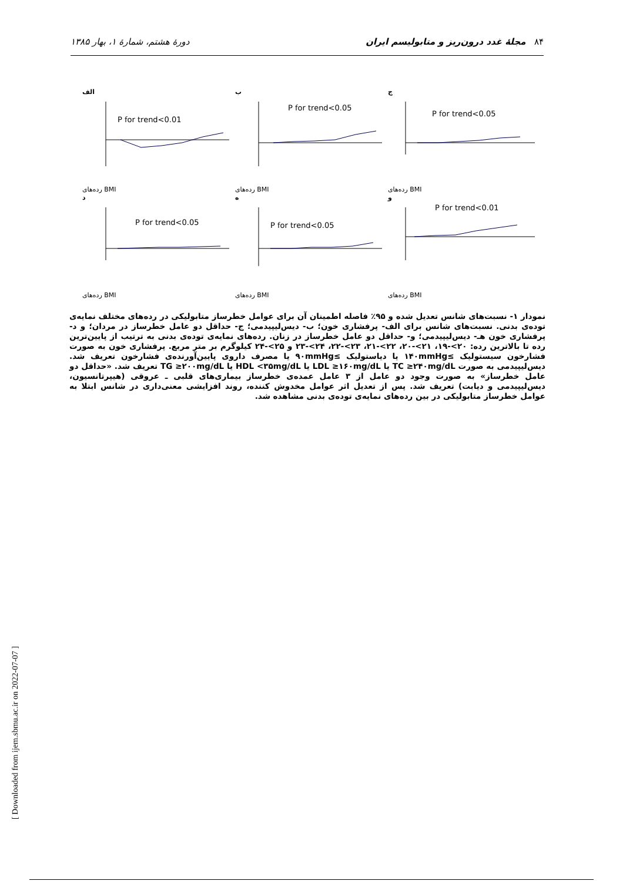۸۴ مجلهٔ غدد درون‌ریز و متابولیسم ایران دورهٔ هشتم، شمارهٔ ۱، بهار ۱۳۸۵
الف
P for trend<0.01
رده‌های BMI
ب
P for trend<0.05
رده‌های BMI
ج
P for trend<0.05
رده‌های BMI
د
P for trend<0.05
رده‌های BMI
ه
P for trend<0.05
رده‌های BMI
و
P for trend<0.01
رده‌های BMI
نمودار ۱- نسبت‌های شانس تعدیل شده و ۹۵٪ فاصله اطمینان آن برای عوامل خطرساز متابولیکی در رده‌های مختلف نمایه‌ی توده‌ی بدنی. نسبت‌های شانس برای الف- پرفشاری خون؛ ب- دیس‌لیپیدمی؛ ج- حداقل دو عامل خطرساز در مردان؛ و د- پرفشاری خون هـ- دیس‌لیپیدمی؛ و- حداقل دو عامل خطرساز در زنان. رده‌های نمایه‌ی توده‌ی بدنی به ترتیب از پایین‌ترین رده تا بالاترین رده: ۲۰>-۱۹، ۲۱>-۲۰، ۲۲>-۲۱، ۲۳>-۲۲، ۲۴>-۲۳ و ۲۵>-۲۴ کیلوگرم بر متر مربع. پرفشاری خون به صورت فشارخون سیستولیک ≥۱۴۰mmHg یا دیاستولیک ≥۹۰mmHg یا مصرف داروی پایین‌آورنده‌ی فشارخون تعریف شد. دیس‌لیپیدمی به صورت TC ≥۲۴۰mg/dL یا LDL ≥۱۶۰mg/dL یا HDL <۳۵mg/dL یا TG ≥۲۰۰mg/dL تعریف شد. «حداقل دو عامل خطرساز» به صورت وجود دو عامل از ۳ عامل عمده‌ی خطرساز بیماری‌های قلبی ـ عروقی (هیپرتانسیون، دیس‌لیپیدمی و دیابت) تعریف شد. پس از تعدیل اثر عوامل مخدوش کننده، روند افزایشی معنی‌داری در شانس ابتلا به عوامل خطرساز متابولیکی در بین رده‌های نمایه‌ی توده‌ی بدنی مشاهده شد.
[ Downloaded from ijem.sbmu.ac.ir on 2022-07-07 ]